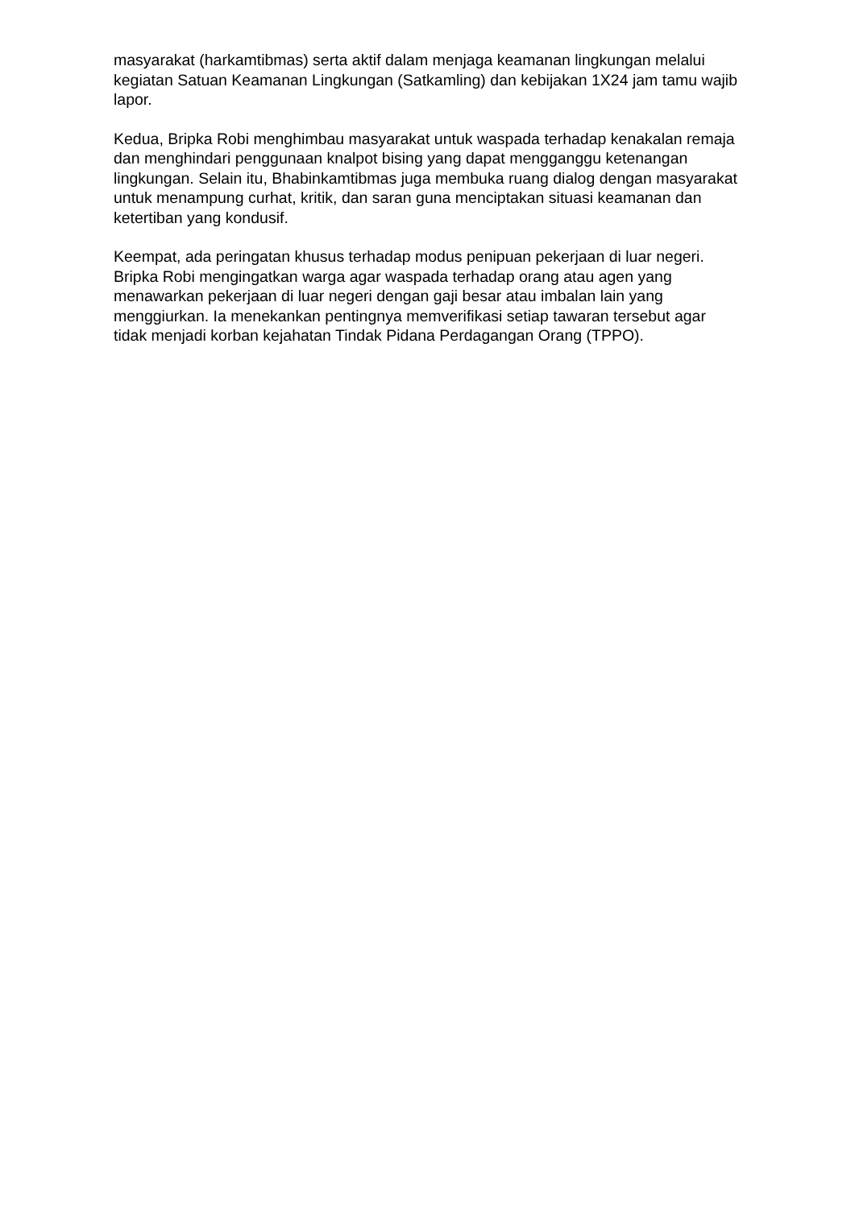masyarakat (harkamtibmas) serta aktif dalam menjaga keamanan lingkungan melalui kegiatan Satuan Keamanan Lingkungan (Satkamling) dan kebijakan 1X24 jam tamu wajib lapor.
Kedua, Bripka Robi menghimbau masyarakat untuk waspada terhadap kenakalan remaja dan menghindari penggunaan knalpot bising yang dapat mengganggu ketenangan lingkungan. Selain itu, Bhabinkamtibmas juga membuka ruang dialog dengan masyarakat untuk menampung curhat, kritik, dan saran guna menciptakan situasi keamanan dan ketertiban yang kondusif.
Keempat, ada peringatan khusus terhadap modus penipuan pekerjaan di luar negeri. Bripka Robi mengingatkan warga agar waspada terhadap orang atau agen yang menawarkan pekerjaan di luar negeri dengan gaji besar atau imbalan lain yang menggiurkan. Ia menekankan pentingnya memverifikasi setiap tawaran tersebut agar tidak menjadi korban kejahatan Tindak Pidana Perdagangan Orang (TPPO).